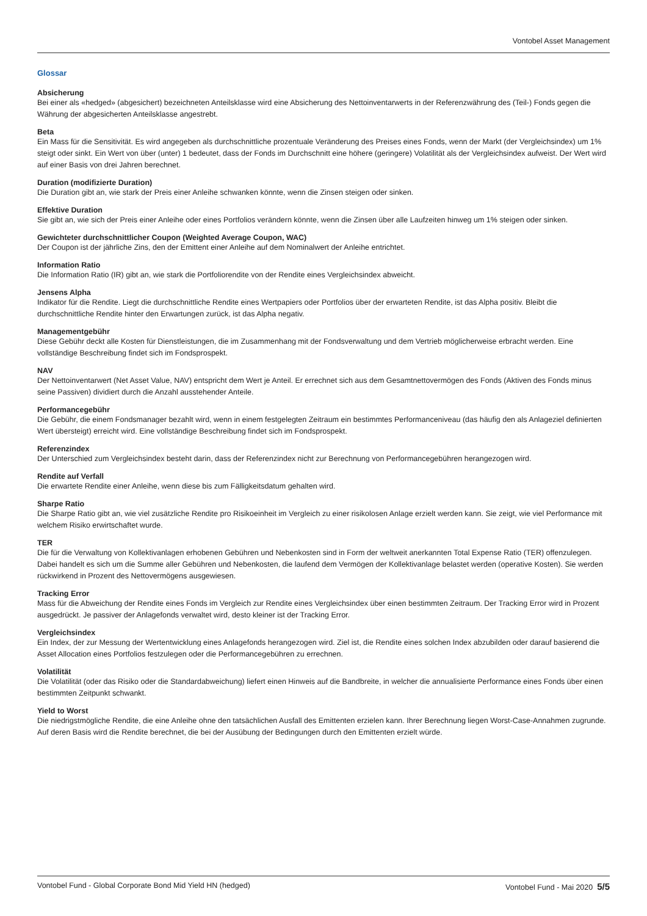Vontobel Asset Management
Glossar
Absicherung
Bei einer als «hedged» (abgesichert) bezeichneten Anteilsklasse wird eine Absicherung des Nettoinventarwerts in der Referenzwährung des (Teil-) Fonds gegen die Währung der abgesicherten Anteilsklasse angestrebt.
Beta
Ein Mass für die Sensitivität. Es wird angegeben als durchschnittliche prozentuale Veränderung des Preises eines Fonds, wenn der Markt (der Vergleichsindex) um 1% steigt oder sinkt. Ein Wert von über (unter) 1 bedeutet, dass der Fonds im Durchschnitt eine höhere (geringere) Volatilität als der Vergleichsindex aufweist. Der Wert wird auf einer Basis von drei Jahren berechnet.
Duration (modifizierte Duration)
Die Duration gibt an, wie stark der Preis einer Anleihe schwanken könnte, wenn die Zinsen steigen oder sinken.
Effektive Duration
Sie gibt an, wie sich der Preis einer Anleihe oder eines Portfolios verändern könnte, wenn die Zinsen über alle Laufzeiten hinweg um 1% steigen oder sinken.
Gewichteter durchschnittlicher Coupon (Weighted Average Coupon, WAC)
Der Coupon ist der jährliche Zins, den der Emittent einer Anleihe auf dem Nominalwert der Anleihe entrichtet.
Information Ratio
Die Information Ratio (IR) gibt an, wie stark die Portfoliorendite von der Rendite eines Vergleichsindex abweicht.
Jensens Alpha
Indikator für die Rendite. Liegt die durchschnittliche Rendite eines Wertpapiers oder Portfolios über der erwarteten Rendite, ist das Alpha positiv. Bleibt die durchschnittliche Rendite hinter den Erwartungen zurück, ist das Alpha negativ.
Managementgebühr
Diese Gebühr deckt alle Kosten für Dienstleistungen, die im Zusammenhang mit der Fondsverwaltung und dem Vertrieb möglicherweise erbracht werden. Eine vollständige Beschreibung findet sich im Fondsprospekt.
NAV
Der Nettoinventarwert (Net Asset Value, NAV) entspricht dem Wert je Anteil. Er errechnet sich aus dem Gesamtnettovermögen des Fonds (Aktiven des Fonds minus seine Passiven) dividiert durch die Anzahl ausstehender Anteile.
Performancegebühr
Die Gebühr, die einem Fondsmanager bezahlt wird, wenn in einem festgelegten Zeitraum ein bestimmtes Performanceniveau (das häufig den als Anlageziel definierten Wert übersteigt) erreicht wird. Eine vollständige Beschreibung findet sich im Fondsprospekt.
Referenzindex
Der Unterschied zum Vergleichsindex besteht darin, dass der Referenzindex nicht zur Berechnung von Performancegebühren herangezogen wird.
Rendite auf Verfall
Die erwartete Rendite einer Anleihe, wenn diese bis zum Fälligkeitsdatum gehalten wird.
Sharpe Ratio
Die Sharpe Ratio gibt an, wie viel zusätzliche Rendite pro Risikoeinheit im Vergleich zu einer risikolosen Anlage erzielt werden kann. Sie zeigt, wie viel Performance mit welchem Risiko erwirtschaftet wurde.
TER
Die für die Verwaltung von Kollektivanlagen erhobenen Gebühren und Nebenkosten sind in Form der weltweit anerkannten Total Expense Ratio (TER) offenzulegen. Dabei handelt es sich um die Summe aller Gebühren und Nebenkosten, die laufend dem Vermögen der Kollektivanlage belastet werden (operative Kosten). Sie werden rückwirkend in Prozent des Nettovermögens ausgewiesen.
Tracking Error
Mass für die Abweichung der Rendite eines Fonds im Vergleich zur Rendite eines Vergleichsindex über einen bestimmten Zeitraum. Der Tracking Error wird in Prozent ausgedrückt. Je passiver der Anlagefonds verwaltet wird, desto kleiner ist der Tracking Error.
Vergleichsindex
Ein Index, der zur Messung der Wertentwicklung eines Anlagefonds herangezogen wird. Ziel ist, die Rendite eines solchen Index abzubilden oder darauf basierend die Asset Allocation eines Portfolios festzulegen oder die Performancegebühren zu errechnen.
Volatilität
Die Volatilität (oder das Risiko oder die Standardabweichung) liefert einen Hinweis auf die Bandbreite, in welcher die annualisierte Performance eines Fonds über einen bestimmten Zeitpunkt schwankt.
Yield to Worst
Die niedrigstmögliche Rendite, die eine Anleihe ohne den tatsächlichen Ausfall des Emittenten erzielen kann. Ihrer Berechnung liegen Worst-Case-Annahmen zugrunde. Auf deren Basis wird die Rendite berechnet, die bei der Ausübung der Bedingungen durch den Emittenten erzielt würde.
Vontobel Fund - Global Corporate Bond Mid Yield HN (hedged) Vontobel Fund - Mai 2020 5/5